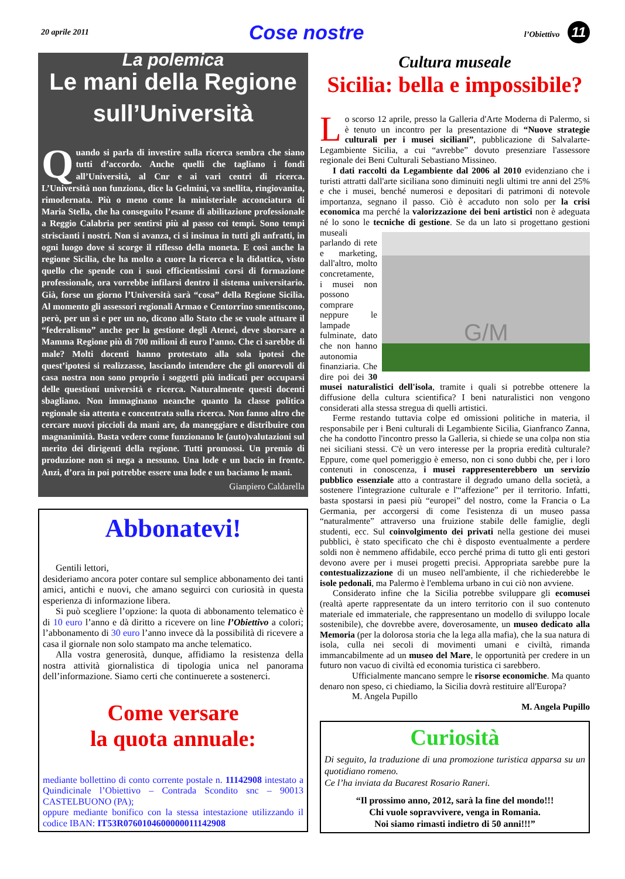20 aprile 2011 Cose nostre l’Obiettivo 11
La polemica
Le mani della Regione sull’Università
Quando si parla di investire sulla ricerca sembra che siano tutti d’accordo. Anche quelli che tagliano i fondi all’Università, al Cnr e ai vari centri di ricerca. L’Università non funziona, dice la Gelmini, va snellita, ringiovanita, rimodernata. Più o meno come la ministeriale acconciatura di Maria Stella, che ha conseguito l’esame di abilitazione professionale a Reggio Calabria per sentirsi più al passo coi tempi. Sono tempi striscianti i nostri. Non si avanza, ci si insinua in tutti gli anfratti, in ogni luogo dove si scorge il riflesso della moneta. E così anche la regione Sicilia, che ha molto a cuore la ricerca e la didattica, visto quello che spende con i suoi efficientissimi corsi di formazione professionale, ora vorrebbe infilarsi dentro il sistema universitario. Già, forse un giorno l’Università sarà “cosa” della Regione Sicilia. Al momento gli assessori regionali Armao e Centorrino smentiscono, però, per un sì e per un no, dicono allo Stato che se vuole attuare il “federalismo” anche per la gestione degli Atenei, deve sborsare a Mamma Regione più di 700 milioni di euro l’anno. Che ci sarebbe di male? Molti docenti hanno protestato alla sola ipotesi che quest’ipotesi si realizzasse, lasciando intendere che gli onorevoli di casa nostra non sono proprio i soggetti più indicati per occuparsi delle questioni università e ricerca. Naturalmente questi docenti sbagliano. Non immaginano neanche quanto la classe politica regionale sia attenta e concentrata sulla ricerca. Non fanno altro che cercare nuovi piccioli da manì are, da maneggiare e distribuire con magnanimità. Basta vedere come funzionano le (auto)valutazioni sul merito dei dirigenti della regione. Tutti promossi. Un premio di produzione non si nega a nessuno. Una lode e un bacio in fronte. Anzi, d’ora in poi potrebbe essere una lode e un baciamo le mani.
Gianpiero Caldarella
Abbonatevi!
Gentili lettori,
desideriamo ancora poter contare sul semplice abbonamento dei tanti amici, antichi e nuovi, che amano seguirci con curiosità in questa esperienza di informazione libera.
Si può scegliere l’opzione: la quota di abbonamento telematico è di 10 euro l’anno e dà diritto a ricevere on line l’Obiettivo a colori; l’abbonamento di 30 euro l’anno invece dà la possibilità di ricevere a casa il giornale non solo stampato ma anche telematico.
Alla vostra generosità, dunque, affidiamo la resistenza della nostra attività giornalistica di tipologia unica nel panorama dell’informazione. Siamo certi che continuerete a sostenerci.
Come versare
la quota annuale:
mediante bollettino di conto corrente postale n. 11142908 intestato a Quindicinale l’Obiettivo – Contrada Scondito snc – 90013 CASTELBUONO (PA);
oppure mediante bonifico con la stessa intestazione utilizzando il codice IBAN: IT53R0760104600000011142908
Cultura museale
Sicilia: bella e impossibile?
Lo scorso 12 aprile, presso la Galleria d'Arte Moderna di Palermo, si è tenuto un incontro per la presentazione di “Nuove strategie culturali per i musei siciliani”, pubblicazione di Salvalarte-Legambiente Sicilia, a cui “avrebbe” dovuto presenziare l'assessore regionale dei Beni Culturali Sebastiano Missineo.
I dati raccolti da Legambiente dal 2006 al 2010 evidenziano che i turisti attratti dall'arte siciliana sono diminuiti negli ultimi tre anni del 25% e che i musei, benché numerosi e depositari di patrimoni di notevole importanza, segnano il passo. Ciò è accaduto non solo per la crisi economica ma perché la valorizzazione dei beni artistici non è adeguata né lo sono le tecniche di gestione. Se
G/M
da un lato si progettano gestioni museali parlando di rete e marketing, dall'altro, molto concretamente, i musei non possono comprare neppure le lampade fulminate, dato che non hanno autonomia finanziaria. Che dire poi dei 30 musei naturalistici dell'isola, tramite i quali si potrebbe ottenere la diffusione della cultura scientifica? I beni naturalistici non vengono considerati alla stessa stregua di quelli artistici.
Ferme restando tuttavia colpe ed omissioni politiche in materia, il responsabile per i Beni culturali di Legambiente Sicilia, Gianfranco Zanna, che ha condotto l'incontro presso la Galleria, si chiede se una colpa non stia nei siciliani stessi. C'è un vero interesse per la propria eredità culturale? Eppure, come quel pomeriggio è emerso, non ci sono dubbi che, per i loro contenuti in conoscenza, i musei rappresenterebbero un servizio pubblico essenziale atto a contrastare il degrado umano della società, a sostenere l'integrazione culturale e l'“affezione” per il territorio. Infatti, basta spostarsi in paesi più “europei” del nostro, come la Francia o La Germania, per accorgersi di come l'esistenza di un museo passa “naturalmente” attraverso una fruizione stabile delle famiglie, degli studenti, ecc. Sul coinvolgimento dei privati nella gestione dei musei pubblici, è stato specificato che chi è disposto eventualmente a perdere soldi non è nemmeno affidabile, ecco perché prima di tutto gli enti gestori devono avere per i musei progetti precisi. Appropriata sarebbe pure la contestualizzazione di un museo nell'ambiente, il che richiederebbe le isole pedonali, ma Palermo è l'emblema urbano in cui ciò non avviene.
Considerato infine che la Sicilia potrebbe sviluppare gli ecomusei (realtà aperte rappresentate da un intero territorio con il suo contenuto materiale ed immateriale, che rappresentano un modello di sviluppo locale sostenibile), che dovrebbe avere, doverosamente, un museo dedicato alla Memoria (per la dolorosa storia che la lega alla mafia), che la sua natura di isola, culla nei secoli di movimenti umani e civiltà, rimanda immancabilmente ad un museo del Mare, le opportunità per credere in un futuro non vacuo di civiltà ed economia turistica ci sarebbero.
Ufficialmente mancano sempre le risorse economiche. Ma quanto denaro non speso, ci chiediamo, la Sicilia dovrà restituire all'Europa?
M. Angela Pupillo
M. Angela Pupillo
Curiosità
Di seguito, la traduzione di una promozione turistica apparsa su un quotidiano romeno.
Ce l’ha inviata da Bucarest Rosario Raneri.
“Il prossimo anno, 2012, sarà la fine del mondo!!!
Chi vuole sopravvivere, venga in Romania.
Noi siamo rimasti indietro di 50 anni!!!”